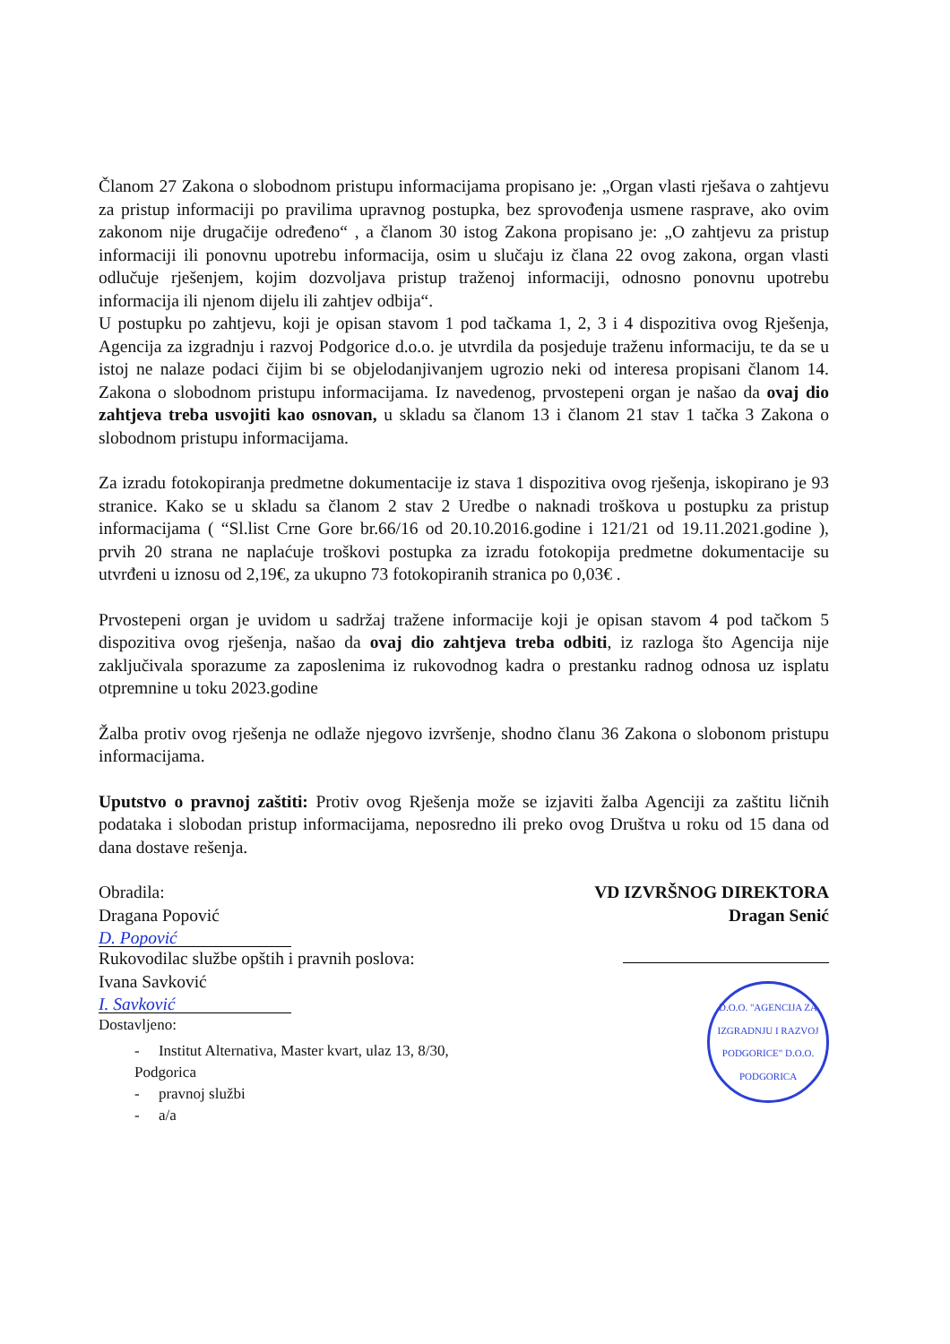Članom 27 Zakona o slobodnom pristupu informacijama propisano je: „Organ vlasti rješava o zahtjevu za pristup informaciji po pravilima upravnog postupka, bez sprovođenja usmene rasprave, ako ovim zakonom nije drugačije određeno“ , a članom 30 istog Zakona propisano je: „O zahtjevu za pristup informaciji ili ponovnu upotrebu informacija, osim u slučaju iz člana 22 ovog zakona, organ vlasti odlučuje rješenjem, kojim dozvoljava pristup traženoj informaciji, odnosno ponovnu upotrebu informacija ili njenom dijelu ili zahtjev odbija“.
U postupku po zahtjevu, koji je opisan stavom 1 pod tačkama 1, 2, 3 i 4 dispozitiva ovog Rješenja, Agencija za izgradnju i razvoj Podgorice d.o.o. je utvrdila da posjeduje traženu informaciju, te da se u istoj ne nalaze podaci čijim bi se objelodanjivanjem ugrozio neki od interesa propisani članom 14. Zakona o slobodnom pristupu informacijama. Iz navedenog, prvostepeni organ je našao da ovaj dio zahtjeva treba usvojiti kao osnovan, u skladu sa članom 13 i članom 21 stav 1 tačka 3 Zakona o slobodnom pristupu informacijama.
Za izradu fotokopiranja predmetne dokumentacije iz stava 1 dispozitiva ovog rješenja, iskopirano je 93 stranice. Kako se u skladu sa članom 2 stav 2 Uredbe o naknadi troškova u postupku za pristup informacijama ( “Sl.list Crne Gore br.66/16 od 20.10.2016.godine i 121/21 od 19.11.2021.godine ), prvih 20 strana ne naplaćuje troškovi postupka za izradu fotokopija predmetne dokumentacije su utvrđeni u iznosu od 2,19€, za ukupno 73 fotokopiranih stranica po 0,03€ .
Prvostepeni organ je uvidom u sadržaj tražene informacije koji je opisan stavom 4 pod tačkom 5 dispozitiva ovog rješenja, našao da ovaj dio zahtjeva treba odbiti, iz razloga što Agencija nije zaključivala sporazume za zaposlenima iz rukovodnog kadra o prestanku radnog odnosa uz isplatu otpremnine u toku 2023.godine
Žalba protiv ovog rješenja ne odlaže njegovo izvršenje, shodno članu 36 Zakona o slobonom pristupu informacijama.
Uputstvo o pravnoj zaštiti: Protiv ovog Rješenja može se izjaviti žalba Agenciji za zaštitu ličnih podataka i slobodan pristup informacijama, neposredno ili preko ovog Društva u roku od 15 dana od dana dostave rešenja.
Obradila:
Dragana Popović
D. Popović
Rukovodilac službe opštih i pravnih poslova:
Ivana Savković
I. Savković
Dostavljeno:
- Institut Alternativa, Master kvart, ulaz 13, 8/30, Podgorica
- pravnoj službi
- a/a
VD IZVRŠNOG DIREKTORA
Dragan Senić
D.O.O. "AGENCIJA ZA IZGRADNJU I RAZVOJ PODGORICE" D.O.O.
PODGORICA